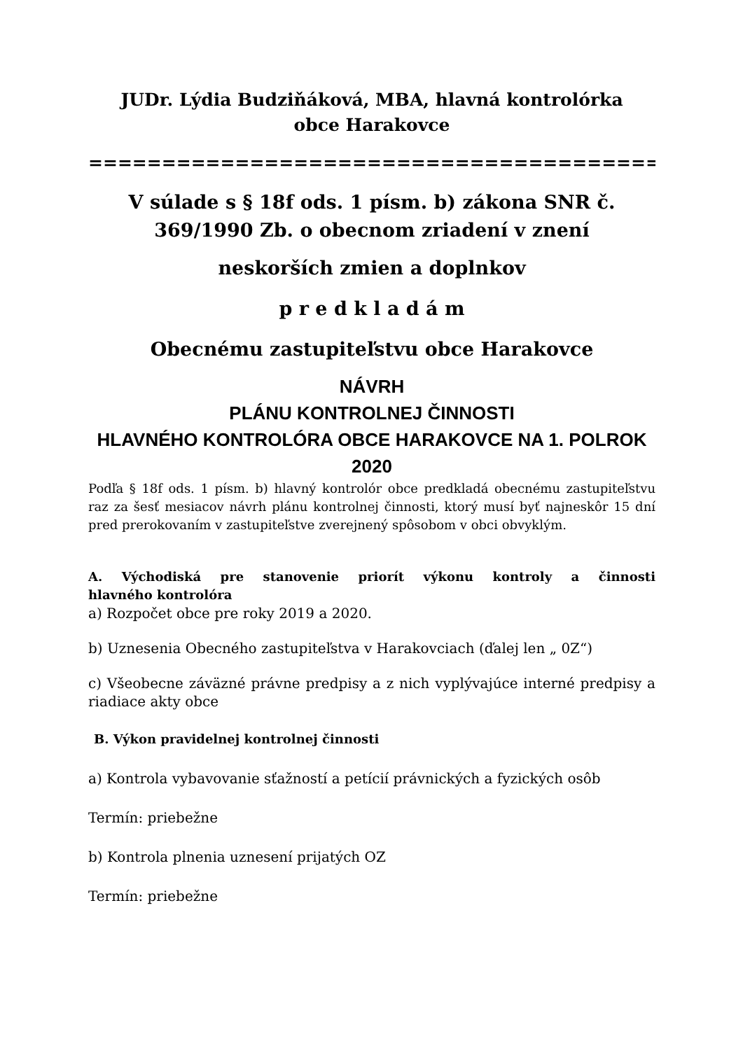JUDr. Lýdia Budziňáková, MBA, hlavná kontrolórka
obce Harakovce
==========================================
V súlade s § 18f ods. 1 písm. b) zákona SNR č. 369/1990 Zb. o obecnom zriadení v znení
neskorších zmien a doplnkov
p r e d k l a d á m
Obecnému zastupiteľstvu obce Harakovce
NÁVRH
PLÁNU KONTROLNEJ ČINNOSTI
HLAVNÉHO KONTROLÓRA OBCE HARAKOVCE NA 1. POLROK 2020
Podľa § 18f ods. 1 písm. b) hlavný kontrolór obce predkladá obecnému zastupiteľstvu raz za šesť mesiacov návrh plánu kontrolnej činnosti, ktorý musí byť najneskôr 15 dní pred prerokovaním v zastupiteľstve zverejnený spôsobom v obci obvyklým.
A. Východiská pre stanovenie priorít výkonu kontroly a činnosti
hlavného kontrolóra
a) Rozpočet obce pre roky 2019 a 2020.
b) Uznesenia Obecného zastupiteľstva v Harakovciach (ďalej len „ 0Z“)
c) Všeobecne záväzné právne predpisy a z nich vyplývajúce interné predpisy a riadiace akty obce
B. Výkon pravidelnej kontrolnej činnosti
a) Kontrola vybavovanie sťažností a petícií právnických a fyzických osôb
Termín: priebežne
b) Kontrola plnenia uznesení prijatých OZ
Termín: priebežne